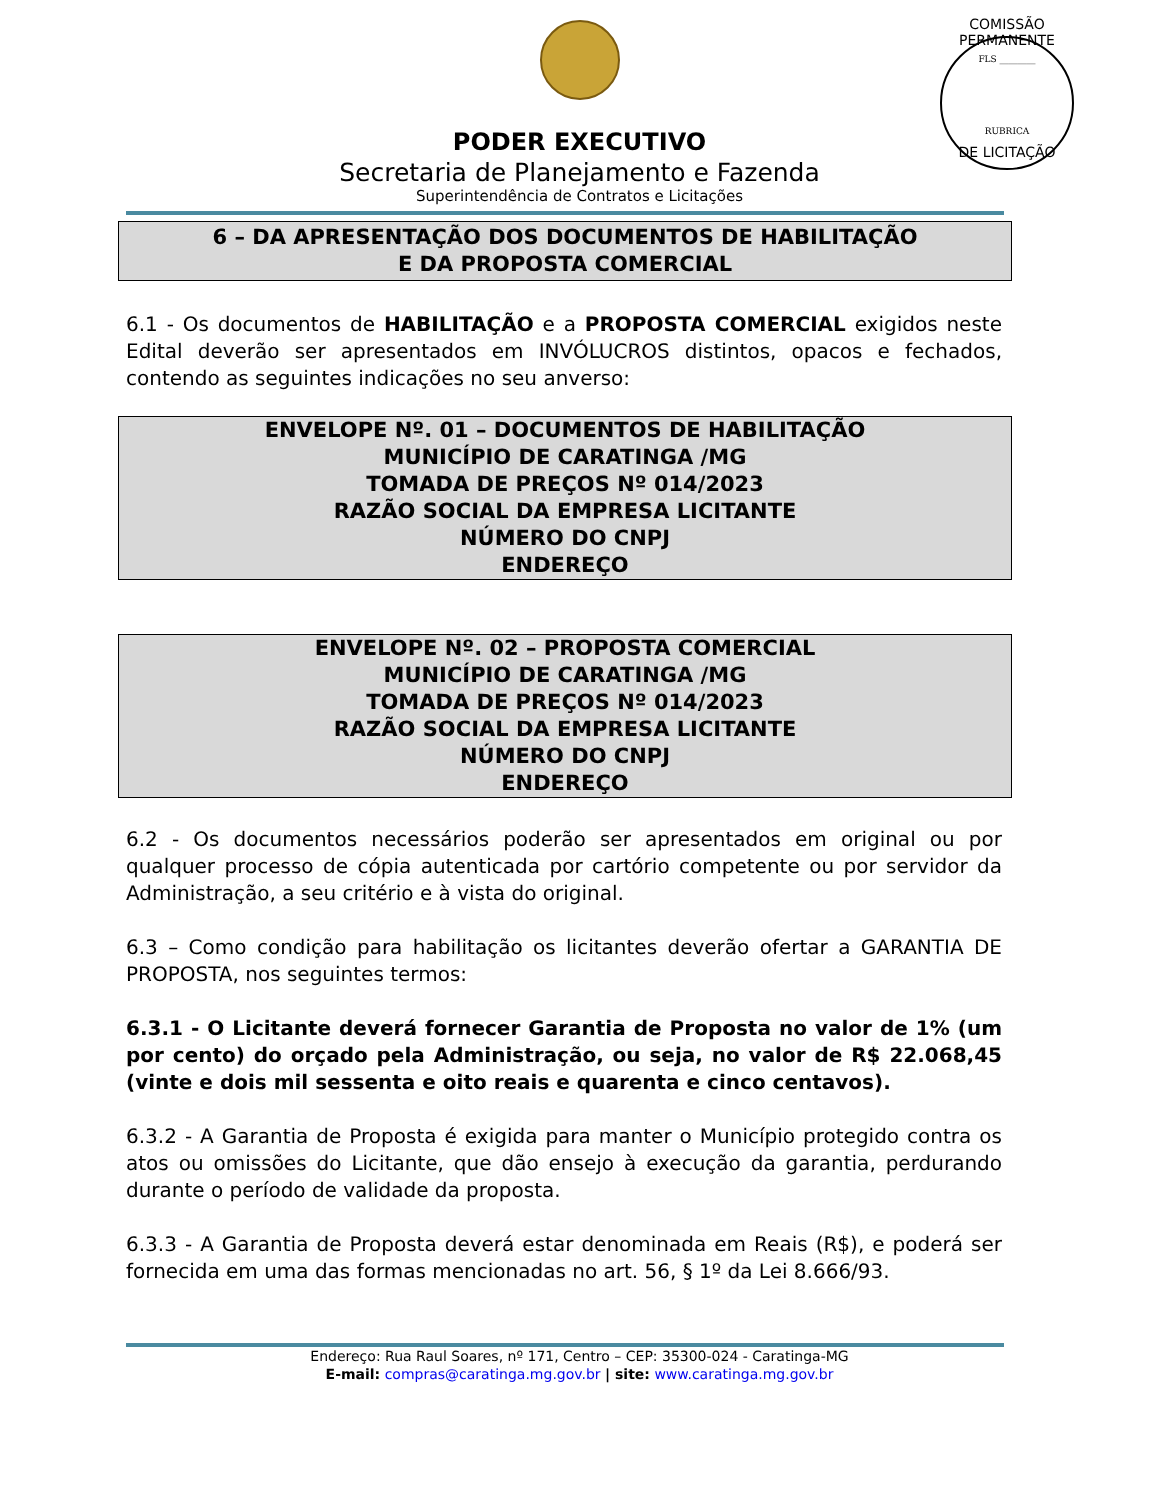PODER EXECUTIVO
Secretaria de Planejamento e Fazenda
Superintendência de Contratos e Licitações
COMISSÃO PERMANENTE
FLS ________
RUBRICA
DE LICITAÇÃO
6 – DA APRESENTAÇÃO DOS DOCUMENTOS DE HABILITAÇÃO
E DA PROPOSTA COMERCIAL
6.1 - Os documentos de HABILITAÇÃO e a PROPOSTA COMERCIAL exigidos neste Edital deverão ser apresentados em INVÓLUCROS distintos, opacos e fechados, contendo as seguintes indicações no seu anverso:
ENVELOPE Nº. 01 – DOCUMENTOS DE HABILITAÇÃO
MUNICÍPIO DE CARATINGA /MG
TOMADA DE PREÇOS Nº 014/2023
RAZÃO SOCIAL DA EMPRESA LICITANTE
NÚMERO DO CNPJ
ENDEREÇO
ENVELOPE Nº. 02 – PROPOSTA COMERCIAL
MUNICÍPIO DE CARATINGA /MG
TOMADA DE PREÇOS Nº 014/2023
RAZÃO SOCIAL DA EMPRESA LICITANTE
NÚMERO DO CNPJ
ENDEREÇO
6.2 - Os documentos necessários poderão ser apresentados em original ou por qualquer processo de cópia autenticada por cartório competente ou por servidor da Administração, a seu critério e à vista do original.
6.3 – Como condição para habilitação os licitantes deverão ofertar a GARANTIA DE PROPOSTA, nos seguintes termos:
6.3.1 - O Licitante deverá fornecer Garantia de Proposta no valor de 1% (um por cento) do orçado pela Administração, ou seja, no valor de R$ 22.068,45 (vinte e dois mil sessenta e oito reais e quarenta e cinco centavos).
6.3.2 - A Garantia de Proposta é exigida para manter o Município protegido contra os atos ou omissões do Licitante, que dão ensejo à execução da garantia, perdurando durante o período de validade da proposta.
6.3.3 - A Garantia de Proposta deverá estar denominada em Reais (R$), e poderá ser fornecida em uma das formas mencionadas no art. 56, § 1º da Lei 8.666/93.
Endereço: Rua Raul Soares, nº 171, Centro – CEP: 35300-024 - Caratinga-MG
E-mail: compras@caratinga.mg.gov.br | site: www.caratinga.mg.gov.br